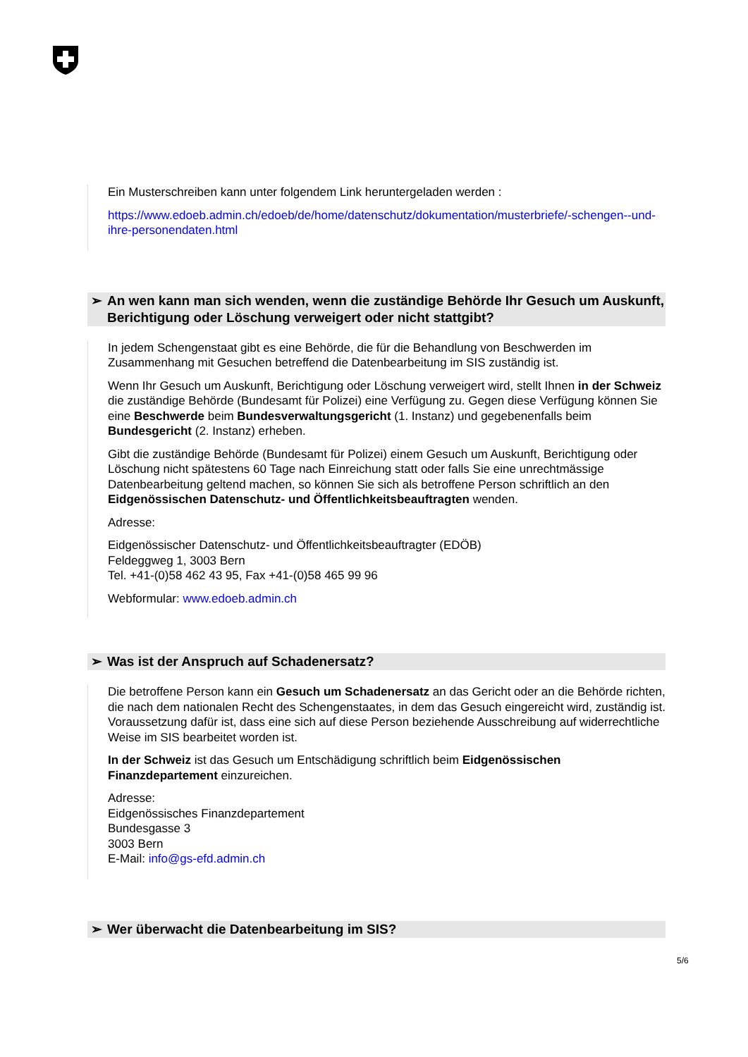Ein Musterschreiben kann unter folgendem Link heruntergeladen werden :
https://www.edoeb.admin.ch/edoeb/de/home/datenschutz/dokumentation/musterbriefe/-schengen--und-ihre-personendaten.html
➢ An wen kann man sich wenden, wenn die zuständige Behörde Ihr Gesuch um Auskunft, Berichtigung oder Löschung verweigert oder nicht stattgibt?
In jedem Schengenstaat gibt es eine Behörde, die für die Behandlung von Beschwerden im Zusammenhang mit Gesuchen betreffend die Datenbearbeitung im SIS zuständig ist.
Wenn Ihr Gesuch um Auskunft, Berichtigung oder Löschung verweigert wird, stellt Ihnen in der Schweiz die zuständige Behörde (Bundesamt für Polizei) eine Verfügung zu. Gegen diese Verfügung können Sie eine Beschwerde beim Bundesverwaltungsgericht (1. Instanz) und gegebenenfalls beim Bundesgericht (2. Instanz) erheben.
Gibt die zuständige Behörde (Bundesamt für Polizei) einem Gesuch um Auskunft, Berichtigung oder Löschung nicht spätestens 60 Tage nach Einreichung statt oder falls Sie eine unrechtmässige Datenbearbeitung geltend machen, so können Sie sich als betroffene Person schriftlich an den Eidgenössischen Datenschutz- und Öffentlichkeitsbeauftragten wenden.
Adresse:
Eidgenössischer Datenschutz- und Öffentlichkeitsbeauftragter (EDÖB)
Feldeggweg 1, 3003 Bern
Tel. +41-(0)58 462 43 95, Fax +41-(0)58 465 99 96
Webformular: www.edoeb.admin.ch
➢ Was ist der Anspruch auf Schadenersatz?
Die betroffene Person kann ein Gesuch um Schadenersatz an das Gericht oder an die Behörde richten, die nach dem nationalen Recht des Schengenstaates, in dem das Gesuch eingereicht wird, zuständig ist. Voraussetzung dafür ist, dass eine sich auf diese Person beziehende Ausschreibung auf widerrechtliche Weise im SIS bearbeitet worden ist.
In der Schweiz ist das Gesuch um Entschädigung schriftlich beim Eidgenössischen Finanzdepartement einzureichen.
Adresse:
Eidgenössisches Finanzdepartement
Bundesgasse 3
3003 Bern
E-Mail: info@gs-efd.admin.ch
➢ Wer überwacht die Datenbearbeitung im SIS?
5/6